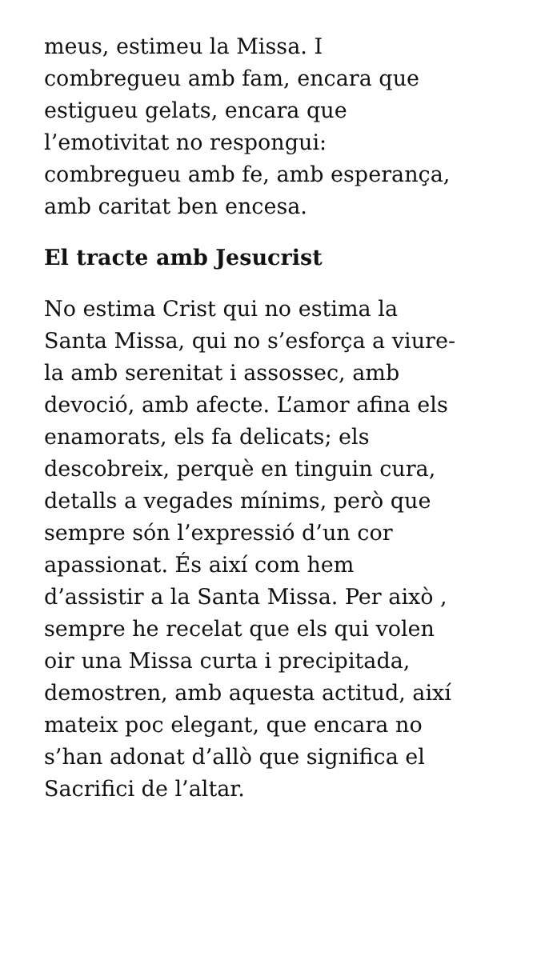meus, estimeu la Missa. I
combregueu amb fam, encara que
estigueu gelats, encara que
l’emotivitat no respongui:
combregueu amb fe, amb esperança,
amb caritat ben encesa.
El tracte amb Jesucrist
No estima Crist qui no estima la
Santa Missa, qui no s’esforça a viure-
la amb serenitat i assossec, amb
devoció, amb afecte. L’amor afina els
enamorats, els fa delicats; els
descobreix, perquè en tinguin cura,
detalls a vegades mínims, però que
sempre són l’expressió d’un cor
apassionat. És així com hem
d’assistir a la Santa Missa. Per això ,
sempre he recelat que els qui volen
oir una Missa curta i precipitada,
demostren, amb aquesta actitud, així
mateix poc elegant, que encara no
s’han adonat d’allò que significa el
Sacrifici de l’altar.